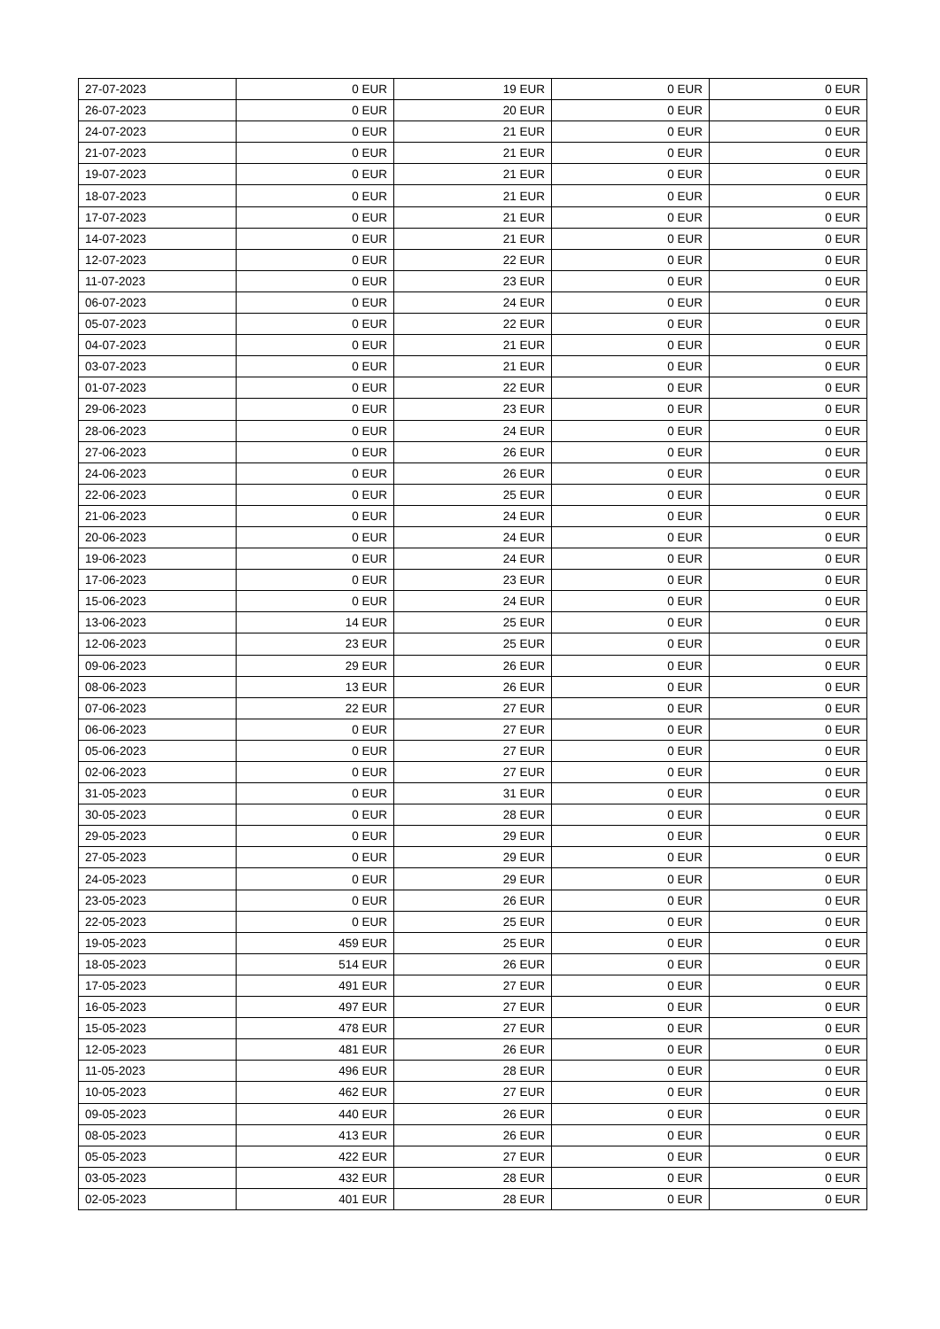| 27-07-2023 | 0 EUR | 19 EUR | 0 EUR | 0 EUR |
| 26-07-2023 | 0 EUR | 20 EUR | 0 EUR | 0 EUR |
| 24-07-2023 | 0 EUR | 21 EUR | 0 EUR | 0 EUR |
| 21-07-2023 | 0 EUR | 21 EUR | 0 EUR | 0 EUR |
| 19-07-2023 | 0 EUR | 21 EUR | 0 EUR | 0 EUR |
| 18-07-2023 | 0 EUR | 21 EUR | 0 EUR | 0 EUR |
| 17-07-2023 | 0 EUR | 21 EUR | 0 EUR | 0 EUR |
| 14-07-2023 | 0 EUR | 21 EUR | 0 EUR | 0 EUR |
| 12-07-2023 | 0 EUR | 22 EUR | 0 EUR | 0 EUR |
| 11-07-2023 | 0 EUR | 23 EUR | 0 EUR | 0 EUR |
| 06-07-2023 | 0 EUR | 24 EUR | 0 EUR | 0 EUR |
| 05-07-2023 | 0 EUR | 22 EUR | 0 EUR | 0 EUR |
| 04-07-2023 | 0 EUR | 21 EUR | 0 EUR | 0 EUR |
| 03-07-2023 | 0 EUR | 21 EUR | 0 EUR | 0 EUR |
| 01-07-2023 | 0 EUR | 22 EUR | 0 EUR | 0 EUR |
| 29-06-2023 | 0 EUR | 23 EUR | 0 EUR | 0 EUR |
| 28-06-2023 | 0 EUR | 24 EUR | 0 EUR | 0 EUR |
| 27-06-2023 | 0 EUR | 26 EUR | 0 EUR | 0 EUR |
| 24-06-2023 | 0 EUR | 26 EUR | 0 EUR | 0 EUR |
| 22-06-2023 | 0 EUR | 25 EUR | 0 EUR | 0 EUR |
| 21-06-2023 | 0 EUR | 24 EUR | 0 EUR | 0 EUR |
| 20-06-2023 | 0 EUR | 24 EUR | 0 EUR | 0 EUR |
| 19-06-2023 | 0 EUR | 24 EUR | 0 EUR | 0 EUR |
| 17-06-2023 | 0 EUR | 23 EUR | 0 EUR | 0 EUR |
| 15-06-2023 | 0 EUR | 24 EUR | 0 EUR | 0 EUR |
| 13-06-2023 | 14 EUR | 25 EUR | 0 EUR | 0 EUR |
| 12-06-2023 | 23 EUR | 25 EUR | 0 EUR | 0 EUR |
| 09-06-2023 | 29 EUR | 26 EUR | 0 EUR | 0 EUR |
| 08-06-2023 | 13 EUR | 26 EUR | 0 EUR | 0 EUR |
| 07-06-2023 | 22 EUR | 27 EUR | 0 EUR | 0 EUR |
| 06-06-2023 | 0 EUR | 27 EUR | 0 EUR | 0 EUR |
| 05-06-2023 | 0 EUR | 27 EUR | 0 EUR | 0 EUR |
| 02-06-2023 | 0 EUR | 27 EUR | 0 EUR | 0 EUR |
| 31-05-2023 | 0 EUR | 31 EUR | 0 EUR | 0 EUR |
| 30-05-2023 | 0 EUR | 28 EUR | 0 EUR | 0 EUR |
| 29-05-2023 | 0 EUR | 29 EUR | 0 EUR | 0 EUR |
| 27-05-2023 | 0 EUR | 29 EUR | 0 EUR | 0 EUR |
| 24-05-2023 | 0 EUR | 29 EUR | 0 EUR | 0 EUR |
| 23-05-2023 | 0 EUR | 26 EUR | 0 EUR | 0 EUR |
| 22-05-2023 | 0 EUR | 25 EUR | 0 EUR | 0 EUR |
| 19-05-2023 | 459 EUR | 25 EUR | 0 EUR | 0 EUR |
| 18-05-2023 | 514 EUR | 26 EUR | 0 EUR | 0 EUR |
| 17-05-2023 | 491 EUR | 27 EUR | 0 EUR | 0 EUR |
| 16-05-2023 | 497 EUR | 27 EUR | 0 EUR | 0 EUR |
| 15-05-2023 | 478 EUR | 27 EUR | 0 EUR | 0 EUR |
| 12-05-2023 | 481 EUR | 26 EUR | 0 EUR | 0 EUR |
| 11-05-2023 | 496 EUR | 28 EUR | 0 EUR | 0 EUR |
| 10-05-2023 | 462 EUR | 27 EUR | 0 EUR | 0 EUR |
| 09-05-2023 | 440 EUR | 26 EUR | 0 EUR | 0 EUR |
| 08-05-2023 | 413 EUR | 26 EUR | 0 EUR | 0 EUR |
| 05-05-2023 | 422 EUR | 27 EUR | 0 EUR | 0 EUR |
| 03-05-2023 | 432 EUR | 28 EUR | 0 EUR | 0 EUR |
| 02-05-2023 | 401 EUR | 28 EUR | 0 EUR | 0 EUR |